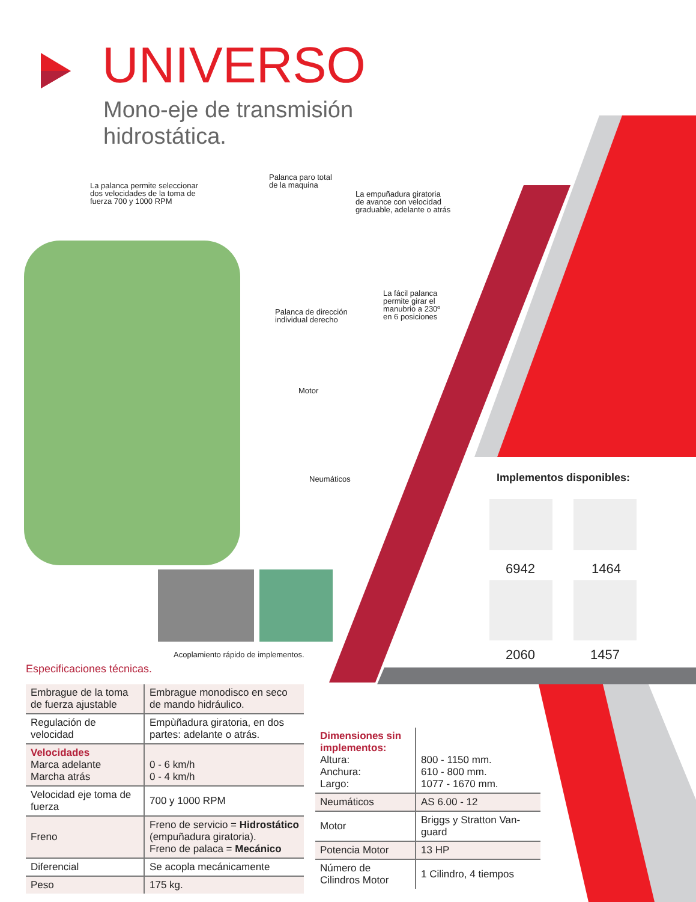UNIVERSO
Mono-eje de transmisión
hidrostática.
La palanca permite seleccionar
dos velocidades de la toma de
fuerza 700 y 1000 RPM
Palanca paro total
de la maquina
La empuñadura giratoria
de avance con velocidad
graduable, adelante o atrás
La fácil palanca
permite girar el
manubrio a 230º
en 6 posiciones
Palanca de dirección
individual derecho
Motor
Neumáticos
Acoplamiento rápido de implementos.
Implementos disponibles:
6942 1464
2060 1457
Especificaciones técnicas.
| Embrague de la toma de fuerza ajustable | Embrague monodisco en seco de mando hidráulico. |
| Regulación de velocidad | Empùñadura giratoria, en dos partes: adelante o atrás. |
| Velocidades Marca adelante Marcha atrás | 0 - 6 km/h 0 - 4 km/h |
| Velocidad eje toma de fuerza | 700 y 1000 RPM |
| Freno | Freno de servicio = Hidrostático (empuñadura giratoria). Freno de palaca = Mecánico |
| Diferencial | Se acopla mecánicamente |
| Peso | 175 kg. |
| Dimensiones sin implementos: Altura: Anchura: Largo: | 800 - 1150 mm. 610 - 800 mm. 1077 - 1670 mm. |
| Neumáticos | AS 6.00 - 12 |
| Motor | Briggs y Stratton Van-guard |
| Potencia Motor | 13 HP |
| Número de Cilindros Motor | 1 Cilindro, 4 tiempos |